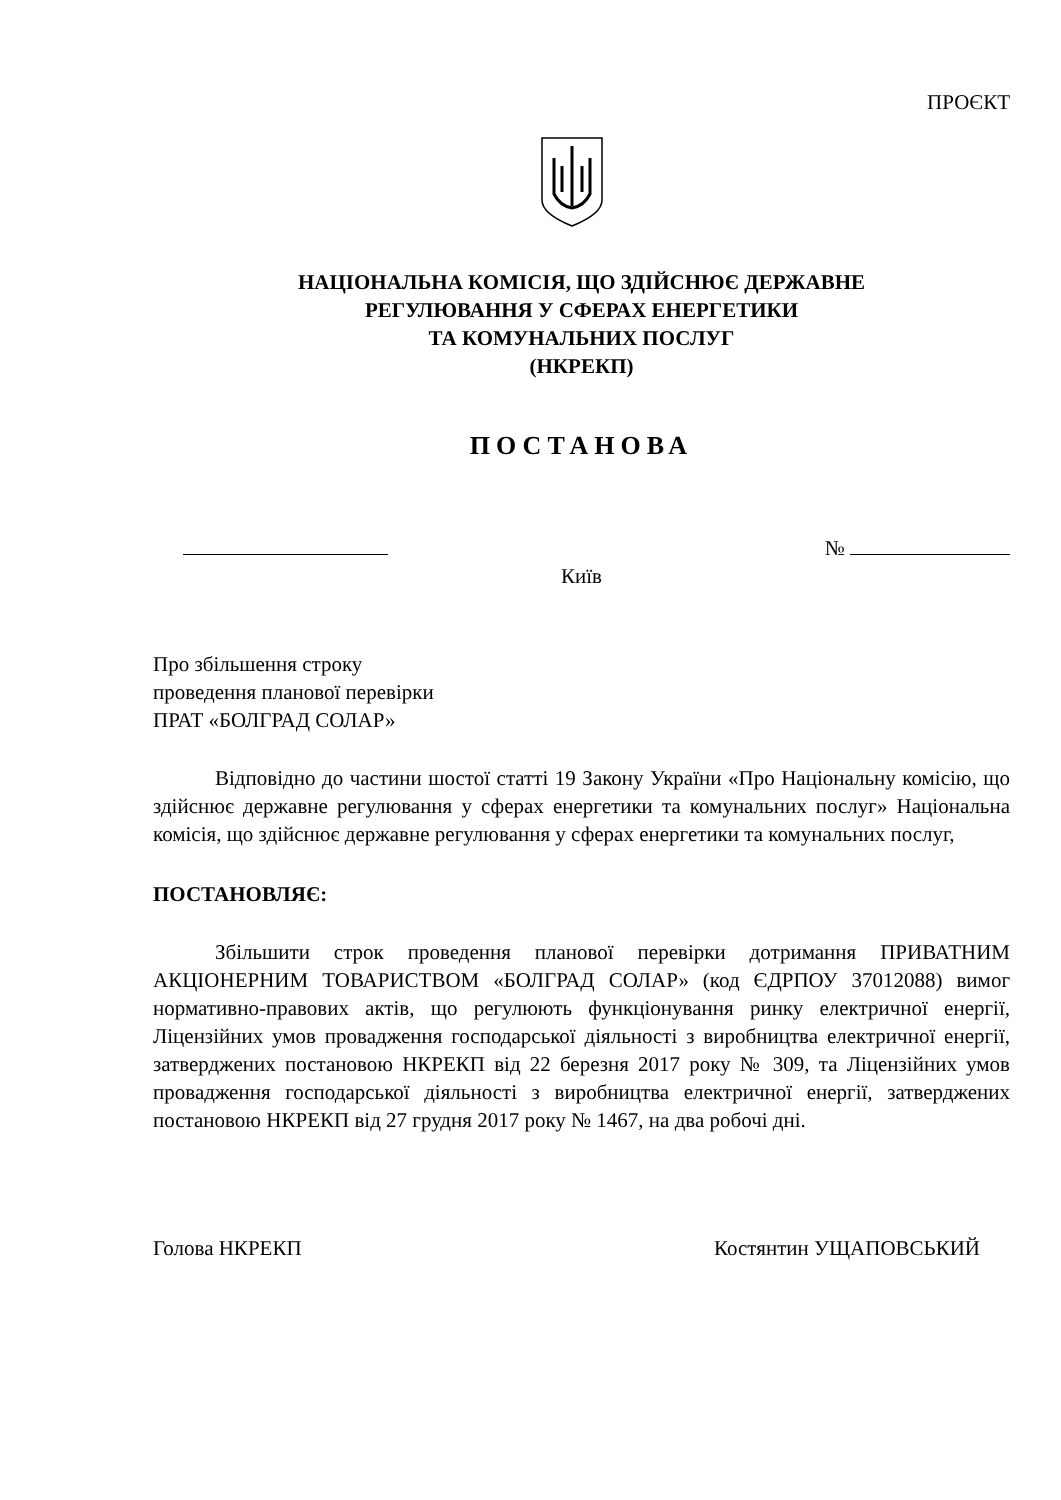ПРОЄКТ
НАЦІОНАЛЬНА КОМІСІЯ, ЩО ЗДІЙСНЮЄ ДЕРЖАВНЕ
РЕГУЛЮВАННЯ У СФЕРАХ ЕНЕРГЕТИКИ
ТА КОМУНАЛЬНИХ ПОСЛУГ
(НКРЕКП)
ПОСТАНОВА
№
Київ
Про збільшення строку
проведення планової перевірки
ПРАТ «БОЛГРАД СОЛАР»
Відповідно до частини шостої статті 19 Закону України «Про Національну комісію, що здійснює державне регулювання у сферах енергетики та комунальних послуг» Національна комісія, що здійснює державне регулювання у сферах енергетики та комунальних послуг,
ПОСТАНОВЛЯЄ:
Збільшити строк проведення планової перевірки дотримання ПРИВАТНИМ АКЦІОНЕРНИМ ТОВАРИСТВОМ «БОЛГРАД СОЛАР» (код ЄДРПОУ 37012088) вимог нормативно-правових актів, що регулюють функціонування ринку електричної енергії, Ліцензійних умов провадження господарської діяльності з виробництва електричної енергії, затверджених постановою НКРЕКП від 22 березня 2017 року № 309, та Ліцензійних умов провадження господарської діяльності з виробництва електричної енергії, затверджених постановою НКРЕКП від 27 грудня 2017 року № 1467, на два робочі дні.
Голова НКРЕКП Костянтин УЩАПОВСЬКИЙ